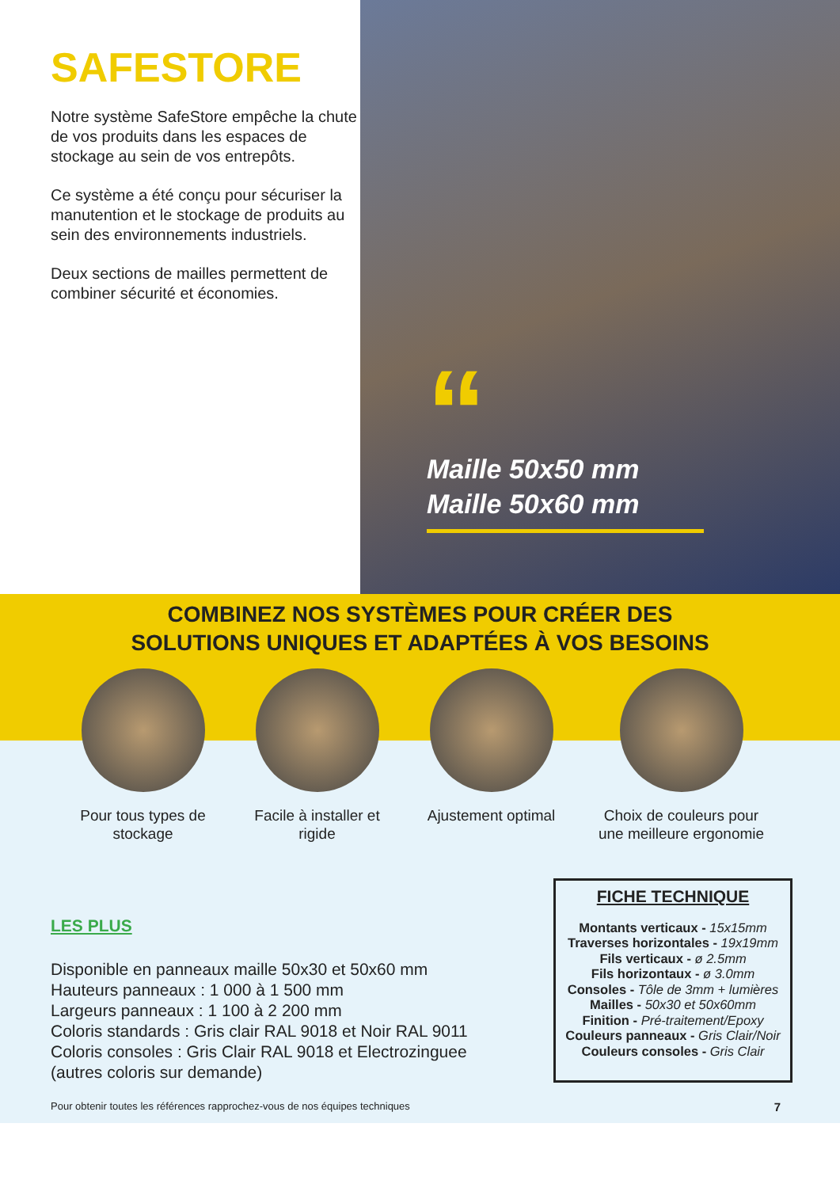SAFESTORE
Notre système SafeStore empêche la chute de vos produits dans les espaces de stockage au sein de vos entrepôts.
Ce système a été conçu pour sécuriser la manutention et le stockage de produits au sein des environnements industriels.
Deux sections de mailles permettent de combiner sécurité et économies.
“
Maille 50x50 mm
Maille 50x60 mm
COMBINEZ NOS SYSTÈMES POUR CRÉER DES
SOLUTIONS UNIQUES ET ADAPTÉES À VOS BESOINS
Pour tous types de stockage
Facile à installer et rigide
Ajustement optimal
Choix de couleurs pour une meilleure ergonomie
LES PLUS
Disponible en panneaux maille 50x30 et 50x60 mm
Hauteurs panneaux : 1 000 à 1 500 mm
Largeurs panneaux : 1 100 à 2 200 mm
Coloris standards : Gris clair RAL 9018 et Noir RAL 9011
Coloris consoles : Gris Clair RAL 9018 et Electrozinguee
(autres coloris sur demande)
FICHE TECHNIQUE
Montants verticaux - 15x15mm
Traverses horizontales - 19x19mm
Fils verticaux - ø 2.5mm
Fils horizontaux - ø 3.0mm
Consoles - Tôle de 3mm + lumières
Mailles - 50x30 et 50x60mm
Finition - Pré-traitement/Epoxy
Couleurs panneaux - Gris Clair/Noir
Couleurs consoles - Gris Clair
Pour obtenir toutes les références rapprochez-vous de nos équipes techniques 7